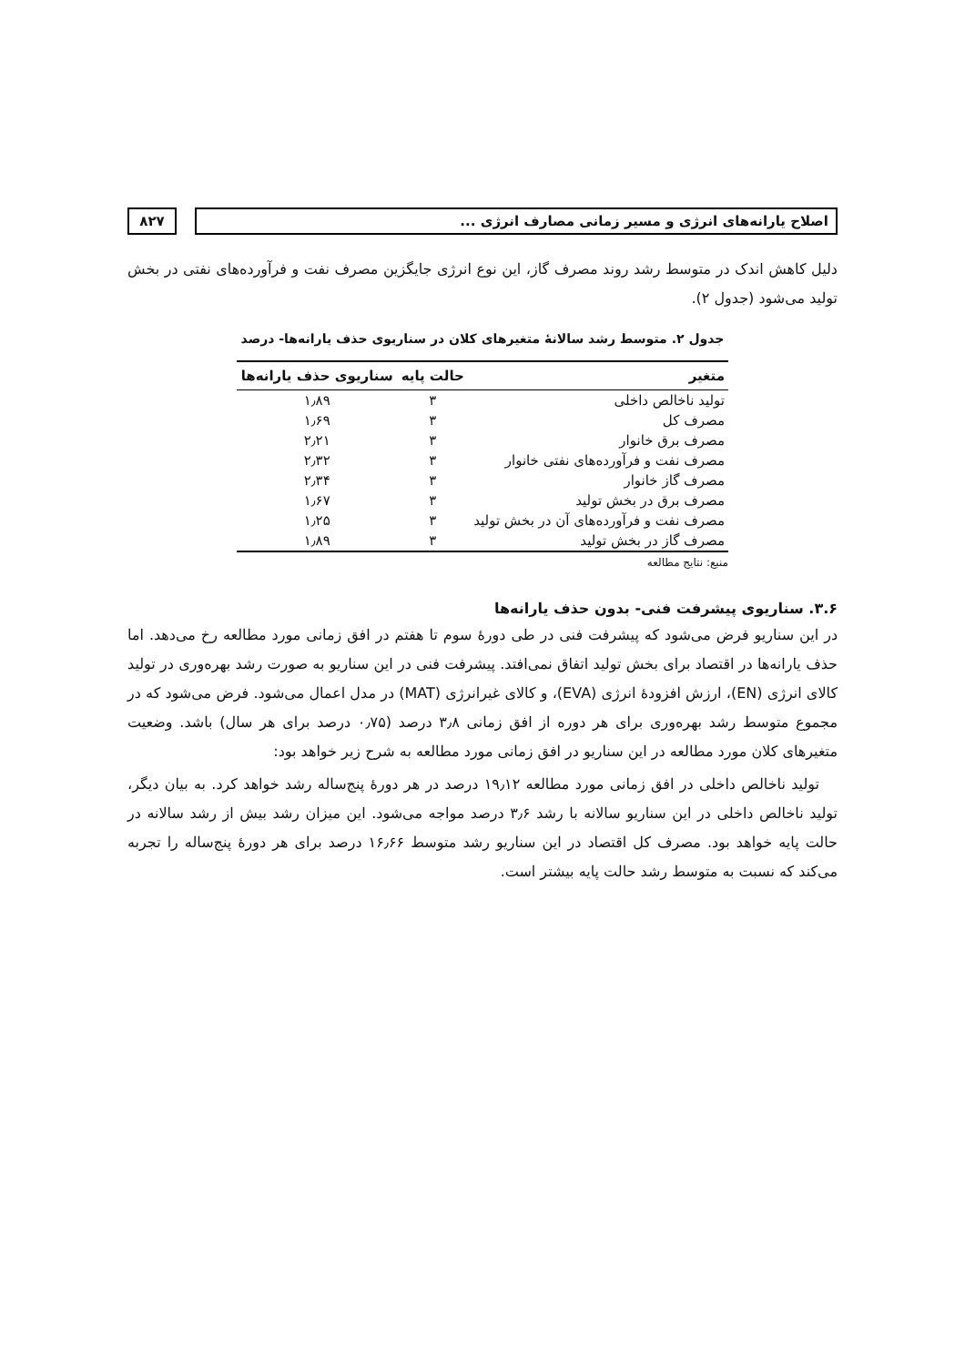اصلاح یارانه‌های انرژی و مسیر زمانی مصارف انرژی ...
۸۲۷
دلیل کاهش اندک در متوسط رشد روند مصرف گاز، این نوع انرژی جایگزین مصرف نفت و فرآورده‌های نفتی در بخش تولید می‌شود (جدول ۲).
جدول ۲. متوسط رشد سالانهٔ متغیرهای کلان در سناریوی حذف یارانه‌ها- درصد
| متغیر | حالت پایه | سناریوی حذف یارانه‌ها |
| --- | --- | --- |
| تولید ناخالص داخلی | ۳ | ۱٫۸۹ |
| مصرف کل | ۳ | ۱٫۶۹ |
| مصرف برق خانوار | ۳ | ۲٫۲۱ |
| مصرف نفت و فرآورده‌های نفتی خانوار | ۳ | ۲٫۳۲ |
| مصرف گاز خانوار | ۳ | ۲٫۳۴ |
| مصرف برق در بخش تولید | ۳ | ۱٫۶۷ |
| مصرف نفت و فرآورده‌های آن در بخش تولید | ۳ | ۱٫۲۵ |
| مصرف گاز در بخش تولید | ۳ | ۱٫۸۹ |
منبع: نتایج مطالعه
۳.۶. سناریوی پیشرفت فنی- بدون حذف یارانه‌ها
در این سناریو فرض می‌شود که پیشرفت فنی در طی دورهٔ سوم تا هفتم در افق زمانی مورد مطالعه رخ می‌دهد. اما حذف یارانه‌ها در اقتصاد برای بخش تولید اتفاق نمی‌افتد. پیشرفت فنی در این سناریو به صورت رشد بهره‌وری در تولید کالای انرژی (EN)، ارزش افزودهٔ انرژی (EVA)، و کالای غیرانرژی (MAT) در مدل اعمال می‌شود. فرض می‌شود که در مجموع متوسط رشد بهره‌وری برای هر دوره از افق زمانی ۳٫۸ درصد (۰٫۷۵ درصد برای هر سال) باشد. وضعیت متغیرهای کلان مورد مطالعه در این سناریو در افق زمانی مورد مطالعه به شرح زیر خواهد بود:
تولید ناخالص داخلی در افق زمانی مورد مطالعه ۱۹٫۱۲ درصد در هر دورهٔ پنج‌ساله رشد خواهد کرد. به بیان دیگر، تولید ناخالص داخلی در این سناریو سالانه با رشد ۳٫۶ درصد مواجه می‌شود. این میزان رشد بیش از رشد سالانه در حالت پایه خواهد بود. مصرف کل اقتصاد در این سناریو رشد متوسط ۱۶٫۶۶ درصد برای هر دورهٔ پنج‌ساله را تجربه می‌کند که نسبت به متوسط رشد حالت پایه بیشتر است.